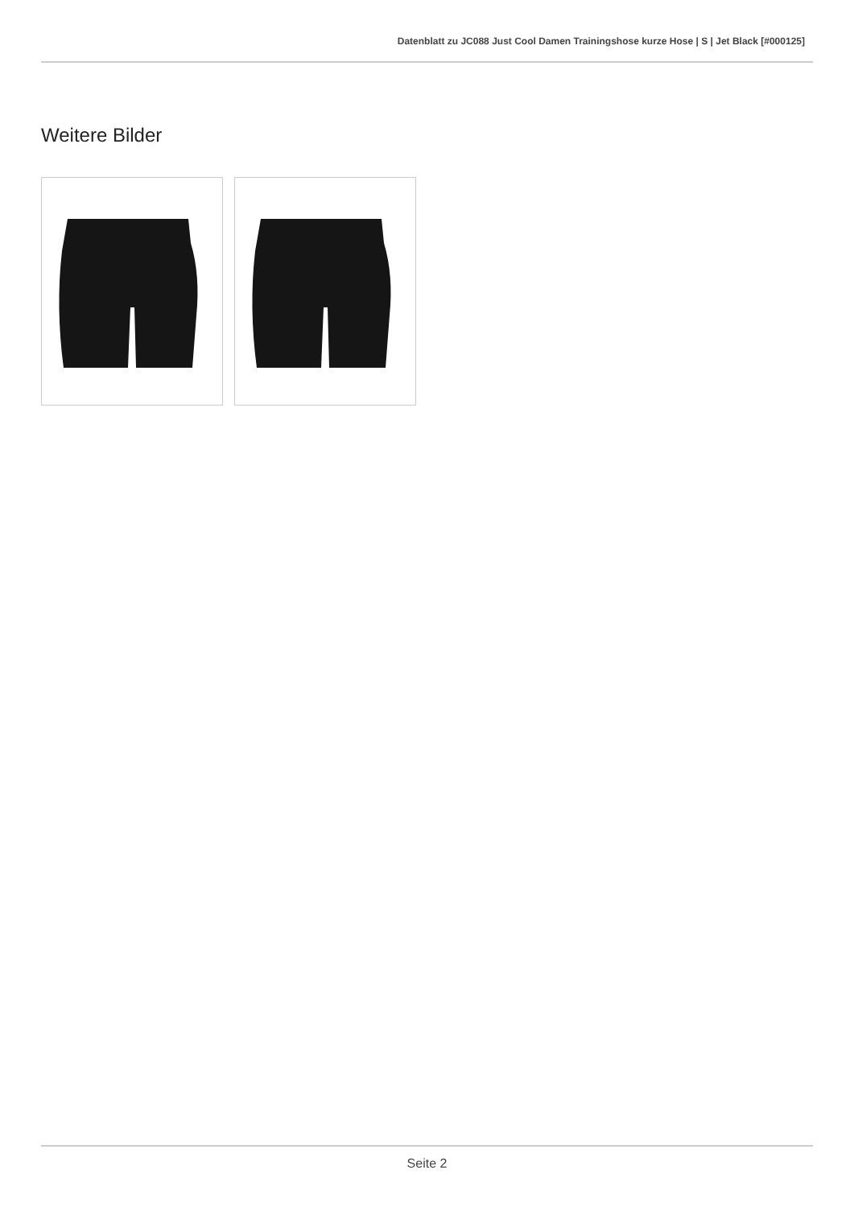Datenblatt zu JC088 Just Cool Damen Trainingshose kurze Hose | S | Jet Black [#000125]
Weitere Bilder
Seite 2